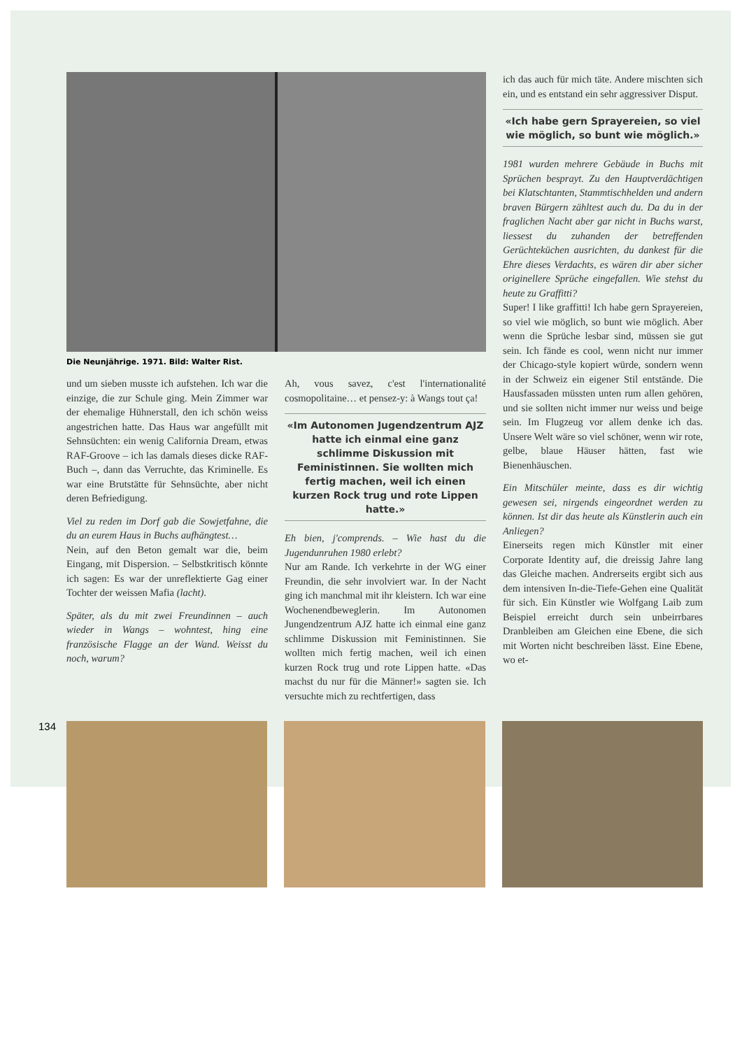Die Neunjährige. 1971. Bild: Walter Rist.
und um sieben musste ich aufstehen. Ich war die einzige, die zur Schule ging. Mein Zimmer war der ehemalige Hühnerstall, den ich schön weiss angestrichen hatte. Das Haus war angefüllt mit Sehnsüchten: ein wenig California Dream, etwas RAF-Groove – ich las damals dieses dicke RAF-Buch –, dann das Verruchte, das Kriminelle. Es war eine Brutstätte für Sehnsüchte, aber nicht deren Befriedigung.
Viel zu reden im Dorf gab die Sowjetfahne, die du an eurem Haus in Buchs aufhängtest…
Nein, auf den Beton gemalt war die, beim Eingang, mit Dispersion. – Selbstkritisch könnte ich sagen: Es war der unreflektierte Gag einer Tochter der weissen Mafia (lacht).
Später, als du mit zwei Freundinnen – auch wieder in Wangs – wohntest, hing eine französische Flagge an der Wand. Weisst du noch, warum?
Ah, vous savez, c'est l'internationalité cosmopolitaine… et pensez-y: à Wangs tout ça!
«Im Autonomen Jugendzentrum AJZ hatte ich einmal eine ganz schlimme Diskussion mit Feministinnen. Sie wollten mich fertig machen, weil ich einen kurzen Rock trug und rote Lippen hatte.»
Eh bien, j'comprends. – Wie hast du die Jugendunruhen 1980 erlebt?
Nur am Rande. Ich verkehrte in der WG einer Freundin, die sehr involviert war. In der Nacht ging ich manchmal mit ihr kleistern. Ich war eine Wochenendbewegler­in. Im Autonomen Jungendzentrum AJZ hatte ich einmal eine ganz schlimme Diskussion mit Feministinnen. Sie wollten mich fertig machen, weil ich einen kurzen Rock trug und rote Lippen hatte. «Das machst du nur für die Männer!» sagten sie. Ich versuchte mich zu rechtfertigen, dass
ich das auch für mich täte. Andere mischten sich ein, und es entstand ein sehr aggressiver Disput.
«Ich habe gern Sprayereien, so viel wie möglich, so bunt wie möglich.»
1981 wurden mehrere Gebäude in Buchs mit Sprüchen besprayt. Zu den Hauptverdächtigen bei Klatschtanten, Stammtischhelden und andern braven Bürgern zähltest auch du. Da du in der fraglichen Nacht aber gar nicht in Buchs warst, liessest du zuhanden der betreffenden Gerüchteküchen ausrichten, du dankest für die Ehre dieses Verdachts, es wären dir aber sicher originellere Sprüche eingefallen. Wie stehst du heute zu Graffitti?
Super! I like graffitti! Ich habe gern Sprayereien, so viel wie möglich, so bunt wie möglich. Aber wenn die Sprüche lesbar sind, müssen sie gut sein. Ich fände es cool, wenn nicht nur immer der Chicago-style kopiert würde, sondern wenn in der Schweiz ein eigener Stil entstände. Die Hausfassaden müssten unten rum allen gehören, und sie sollten nicht immer nur weiss und beige sein. Im Flugzeug vor allem denke ich das. Unsere Welt wäre so viel schöner, wenn wir rote, gelbe, blaue Häuser hätten, fast wie Bienenhäuschen.
Ein Mitschüler meinte, dass es dir wichtig gewesen sei, nirgends eingeordnet werden zu können. Ist dir das heute als Künstlerin auch ein Anliegen?
Einerseits regen mich Künstler mit einer Corporate Identity auf, die dreissig Jahre lang das Gleiche machen. Andrerseits ergibt sich aus dem intensiven In-die-Tiefe-Gehen eine Qualität für sich. Ein Künstler wie Wolfgang Laib zum Beispiel erreicht durch sein unbeirrbares Dranbleiben am Gleichen eine Ebene, die sich mit Worten nicht beschreiben lässt. Eine Ebene, wo et-
134